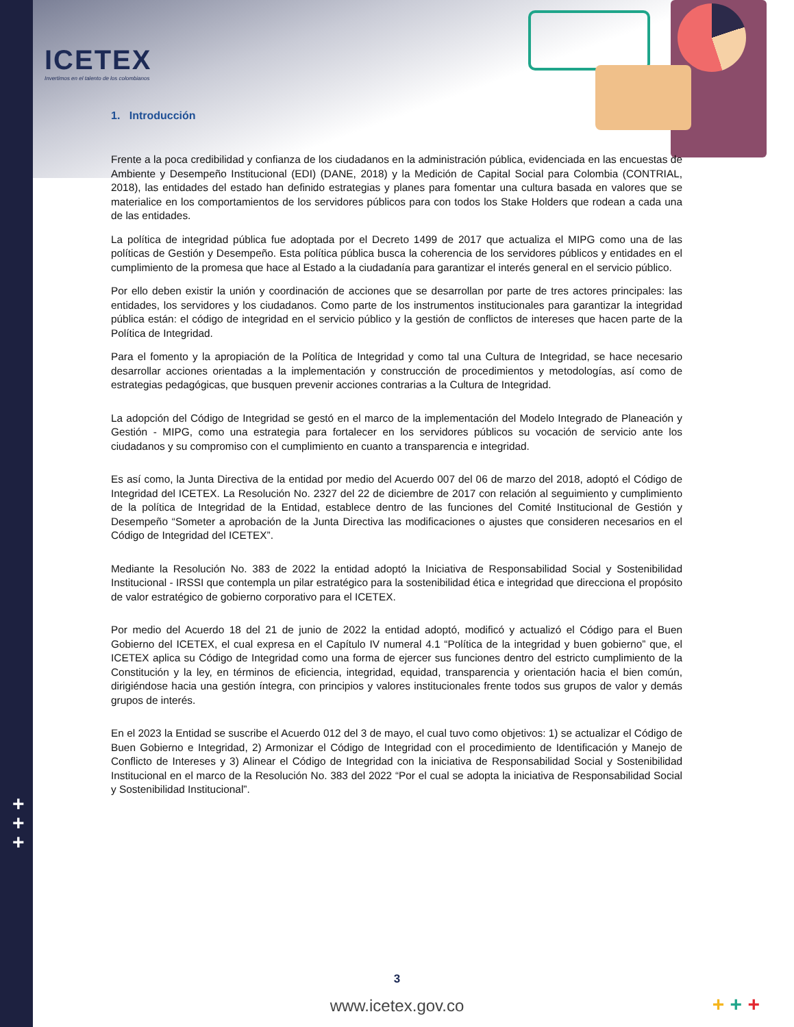ICETEX
Invertimos en el talento de los colombianos
+
+
+
1. Introducción
Frente a la poca credibilidad y confianza de los ciudadanos en la administración pública, evidenciada en las encuestas de Ambiente y Desempeño Institucional (EDI) (DANE, 2018) y la Medición de Capital Social para Colombia (CONTRIAL, 2018), las entidades del estado han definido estrategias y planes para fomentar una cultura basada en valores que se materialice en los comportamientos de los servidores públicos para con todos los Stake Holders que rodean a cada una de las entidades.
La política de integridad pública fue adoptada por el Decreto 1499 de 2017 que actualiza el MIPG como una de las políticas de Gestión y Desempeño. Esta política pública busca la coherencia de los servidores públicos y entidades en el cumplimiento de la promesa que hace al Estado a la ciudadanía para garantizar el interés general en el servicio público.
Por ello deben existir la unión y coordinación de acciones que se desarrollan por parte de tres actores principales: las entidades, los servidores y los ciudadanos. Como parte de los instrumentos institucionales para garantizar la integridad pública están: el código de integridad en el servicio público y la gestión de conflictos de intereses que hacen parte de la Política de Integridad.
Para el fomento y la apropiación de la Política de Integridad y como tal una Cultura de Integridad, se hace necesario desarrollar acciones orientadas a la implementación y construcción de procedimientos y metodologías, así como de estrategias pedagógicas, que busquen prevenir acciones contrarias a la Cultura de Integridad.
La adopción del Código de Integridad se gestó en el marco de la implementación del Modelo Integrado de Planeación y Gestión - MIPG, como una estrategia para fortalecer en los servidores públicos su vocación de servicio ante los ciudadanos y su compromiso con el cumplimiento en cuanto a transparencia e integridad.
Es así como, la Junta Directiva de la entidad por medio del Acuerdo 007 del 06 de marzo del 2018, adoptó el Código de Integridad del ICETEX. La Resolución No. 2327 del 22 de diciembre de 2017 con relación al seguimiento y cumplimiento de la política de Integridad de la Entidad, establece dentro de las funciones del Comité Institucional de Gestión y Desempeño “Someter a aprobación de la Junta Directiva las modificaciones o ajustes que consideren necesarios en el Código de Integridad del ICETEX”.
Mediante la Resolución No. 383 de 2022 la entidad adoptó la Iniciativa de Responsabilidad Social y Sostenibilidad Institucional - IRSSI que contempla un pilar estratégico para la sostenibilidad ética e integridad que direcciona el propósito de valor estratégico de gobierno corporativo para el ICETEX.
Por medio del Acuerdo 18 del 21 de junio de 2022 la entidad adoptó, modificó y actualizó el Código para el Buen Gobierno del ICETEX, el cual expresa en el Capítulo IV numeral 4.1 “Política de la integridad y buen gobierno” que, el ICETEX aplica su Código de Integridad como una forma de ejercer sus funciones dentro del estricto cumplimiento de la Constitución y la ley, en términos de eficiencia, integridad, equidad, transparencia y orientación hacia el bien común, dirigiéndose hacia una gestión íntegra, con principios y valores institucionales frente todos sus grupos de valor y demás grupos de interés.
En el 2023 la Entidad se suscribe el Acuerdo 012 del 3 de mayo, el cual tuvo como objetivos: 1) se actualizar el Código de Buen Gobierno e Integridad, 2) Armonizar el Código de Integridad con el procedimiento de Identificación y Manejo de Conflicto de Intereses y 3) Alinear el Código de Integridad con la iniciativa de Responsabilidad Social y Sostenibilidad Institucional en el marco de la Resolución No. 383 del 2022 “Por el cual se adopta la iniciativa de Responsabilidad Social y Sostenibilidad Institucional”.
3
www.icetex.gov.co + + +